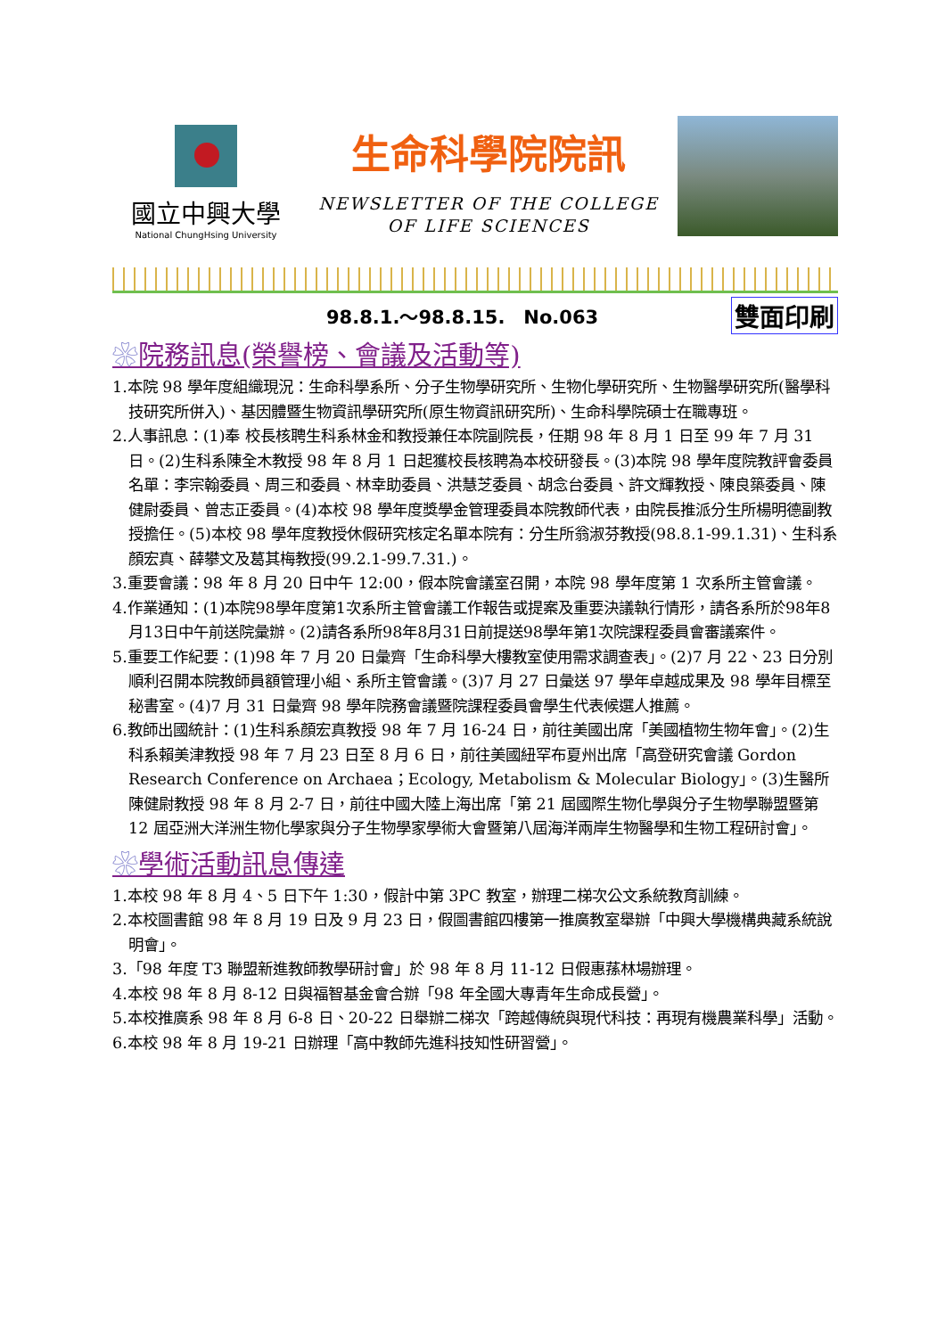國立中興大學
National ChungHsing University
生命科學院院訊
NEWSLETTER OF THE COLLEGE
OF LIFE SCIENCES
98.8.1.～98.8.15.　No.063 雙面印刷
院務訊息(榮譽榜、會議及活動等)
1.本院 98 學年度組織現況：生命科學系所、分子生物學研究所、生物化學研究所、生物醫學研究所(醫學科技研究所併入)、基因體暨生物資訊學研究所(原生物資訊研究所)、生命科學院碩士在職專班。
2.人事訊息：(1)奉 校長核聘生科系林金和教授兼任本院副院長，任期 98 年 8 月 1 日至 99 年 7 月 31 日。(2)生科系陳全木教授 98 年 8 月 1 日起獲校長核聘為本校研發長。(3)本院 98 學年度院教評會委員名單：李宗翰委員、周三和委員、林幸助委員、洪慧芝委員、胡念台委員、許文輝教授、陳良築委員、陳健尉委員、曾志正委員。(4)本校 98 學年度獎學金管理委員本院教師代表，由院長推派分生所楊明德副教授擔任。(5)本校 98 學年度教授休假研究核定名單本院有：分生所翁淑芬教授(98.8.1-99.1.31)、生科系顏宏真、薛攀文及葛其梅教授(99.2.1-99.7.31.)。
3.重要會議：98 年 8 月 20 日中午 12:00，假本院會議室召開，本院 98 學年度第 1 次系所主管會議。
4.作業通知：(1)本院98學年度第1次系所主管會議工作報告或提案及重要決議執行情形，請各系所於98年8月13日中午前送院彙辦。(2)請各系所98年8月31日前提送98學年第1次院課程委員會審議案件。
5.重要工作紀要：(1)98 年 7 月 20 日彙齊「生命科學大樓教室使用需求調查表」。(2)7 月 22、23 日分別順利召開本院教師員額管理小組、系所主管會議。(3)7 月 27 日彙送 97 學年卓越成果及 98 學年目標至秘書室。(4)7 月 31 日彙齊 98 學年院務會議暨院課程委員會學生代表候選人推薦。
6.教師出國統計：(1)生科系顏宏真教授 98 年 7 月 16-24 日，前往美國出席「美國植物生物年會」。(2)生科系賴美津教授 98 年 7 月 23 日至 8 月 6 日，前往美國紐罕布夏州出席「高登研究會議 Gordon Research Conference on Archaea；Ecology, Metabolism & Molecular Biology」。(3)生醫所陳健尉教授 98 年 8 月 2-7 日，前往中國大陸上海出席「第 21 屆國際生物化學與分子生物學聯盟暨第 12 屆亞洲大洋洲生物化學家與分子生物學家學術大會暨第八屆海洋兩岸生物醫學和生物工程研討會」。
學術活動訊息傳達
1.本校 98 年 8 月 4、5 日下午 1:30，假計中第 3PC 教室，辦理二梯次公文系統教育訓練。
2.本校圖書館 98 年 8 月 19 日及 9 月 23 日，假圖書館四樓第一推廣教室舉辦「中興大學機構典藏系統說明會」。
3.「98 年度 T3 聯盟新進教師教學研討會」於 98 年 8 月 11-12 日假惠蓀林場辦理。
4.本校 98 年 8 月 8-12 日與福智基金會合辦「98 年全國大專青年生命成長營」。
5.本校推廣系 98 年 8 月 6-8 日、20-22 日舉辦二梯次「跨越傳統與現代科技：再現有機農業科學」活動。
6.本校 98 年 8 月 19-21 日辦理「高中教師先進科技知性研習營」。